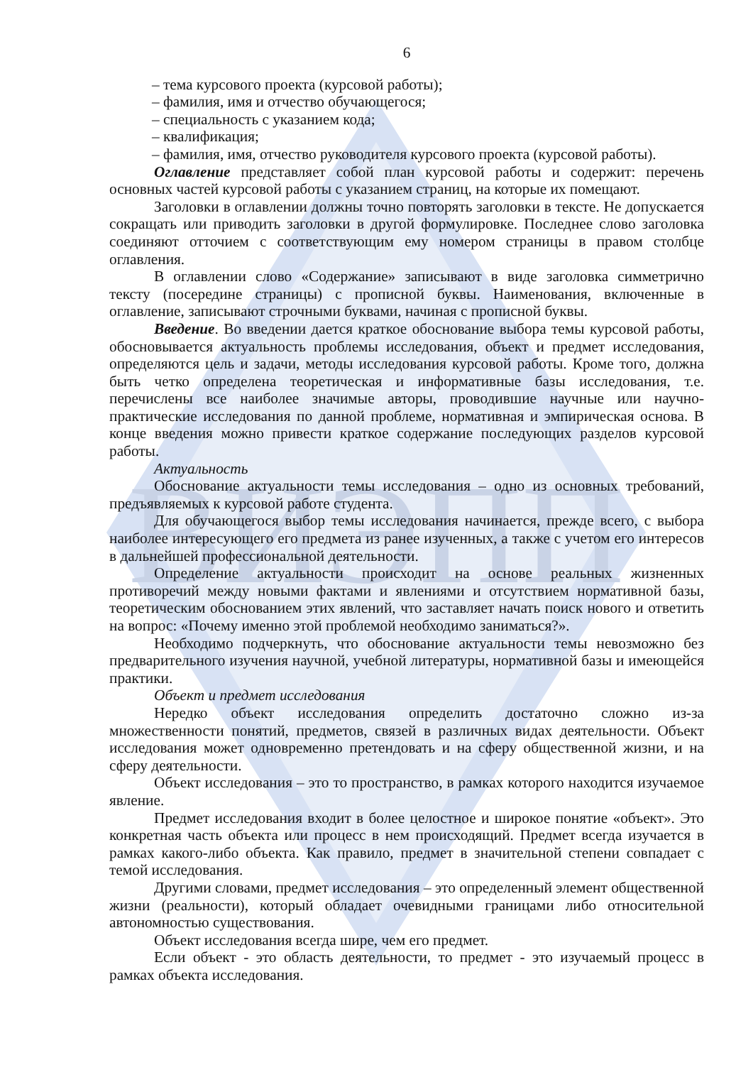ВИЭПП
6
– тема курсового проекта (курсовой работы);
– фамилия, имя и отчество обучающегося;
– специальность с указанием кода;
– квалификация;
– фамилия, имя, отчество руководителя курсового проекта (курсовой работы).
Оглавление представляет собой план курсовой работы и содержит: перечень основных частей курсовой работы с указанием страниц, на которые их помещают.
Заголовки в оглавлении должны точно повторять заголовки в тексте. Не допускается сокращать или приводить заголовки в другой формулировке. Последнее слово заголовка соединяют отточием с соответствующим ему номером страницы в правом столбце оглавления.
В оглавлении слово «Содержание» записывают в виде заголовка симметрично тексту (посередине страницы) с прописной буквы. Наименования, включенные в оглавление, записывают строчными буквами, начиная с прописной буквы.
Введение. Во введении дается краткое обоснование выбора темы курсовой работы, обосновывается актуальность проблемы исследования, объект и предмет исследования, определяются цель и задачи, методы исследования курсовой работы. Кроме того, должна быть четко определена теоретическая и информативные базы исследования, т.е. перечислены все наиболее значимые авторы, проводившие научные или научно-практические исследования по данной проблеме, нормативная и эмпирическая основа. В конце введения можно привести краткое содержание последующих разделов курсовой работы.
Актуальность
Обоснование актуальности темы исследования – одно из основных требований, предъявляемых к курсовой работе студента.
Для обучающегося выбор темы исследования начинается, прежде всего, с выбора наиболее интересующего его предмета из ранее изученных, а также с учетом его интересов в дальнейшей профессиональной деятельности.
Определение актуальности происходит на основе реальных жизненных противоречий между новыми фактами и явлениями и отсутствием нормативной базы, теоретическим обоснованием этих явлений, что заставляет начать поиск нового и ответить на вопрос: «Почему именно этой проблемой необходимо заниматься?».
Необходимо подчеркнуть, что обоснование актуальности темы невозможно без предварительного изучения научной, учебной литературы, нормативной базы и имеющейся практики.
Объект и предмет исследования
Нередко объект исследования определить достаточно сложно из-за множественности понятий, предметов, связей в различных видах деятельности. Объект исследования может одновременно претендовать и на сферу общественной жизни, и на сферу деятельности.
Объект исследования – это то пространство, в рамках которого находится изучаемое явление.
Предмет исследования входит в более целостное и широкое понятие «объект». Это конкретная часть объекта или процесс в нем происходящий. Предмет всегда изучается в рамках какого-либо объекта. Как правило, предмет в значительной степени совпадает с темой исследования.
Другими словами, предмет исследования – это определенный элемент общественной жизни (реальности), который обладает очевидными границами либо относительной автономностью существования.
Объект исследования всегда шире, чем его предмет.
Если объект - это область деятельности, то предмет - это изучаемый процесс в рамках объекта исследования.